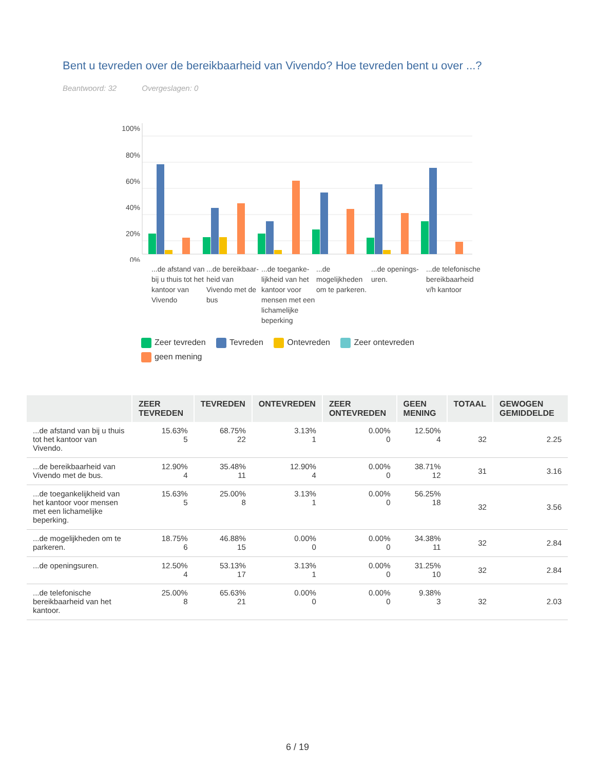Bent u tevreden over de bereikbaarheid van Vivendo? Hoe tevreden bent u over ...?
Beantwoord: 32 Overgeslagen: 0
100%
80%
60%
40%
20%
0%
...de afstand van bij u thuis tot het kantoor van Vivendo
...de bereikbaar-heid van Vivendo met de bus
...de toeganke-lijkheid van het kantoor voor mensen met een lichamelijke beperking
...de mogelijkheden om te parkeren.
...de openings-uren.
...de telefonische bereikbaarheid v/h kantoor
Zeer tevreden Tevreden Ontevreden Zeer ontevreden geen mening
| | ZEER TEVREDEN | TEVREDEN | ONTEVREDEN | ZEER ONTEVREDEN | GEEN MENING | TOTAAL | GEWOGEN GEMIDDELDE |
| --- | --- | --- | --- | --- | --- | --- | --- |
| ...de afstand van bij u thuis tot het kantoor van Vivendo. | 15.63% 5 | 68.75% 22 | 3.13% 1 | 0.00% 0 | 12.50% 4 | 32 | 2.25 |
| ...de bereikbaarheid van Vivendo met de bus. | 12.90% 4 | 35.48% 11 | 12.90% 4 | 0.00% 0 | 38.71% 12 | 31 | 3.16 |
| ...de toegankelijkheid van het kantoor voor mensen met een lichamelijke beperking. | 15.63% 5 | 25.00% 8 | 3.13% 1 | 0.00% 0 | 56.25% 18 | 32 | 3.56 |
| ...de mogelijkheden om te parkeren. | 18.75% 6 | 46.88% 15 | 0.00% 0 | 0.00% 0 | 34.38% 11 | 32 | 2.84 |
| ...de openingsuren. | 12.50% 4 | 53.13% 17 | 3.13% 1 | 0.00% 0 | 31.25% 10 | 32 | 2.84 |
| ...de telefonische bereikbaarheid van het kantoor. | 25.00% 8 | 65.63% 21 | 0.00% 0 | 0.00% 0 | 9.38% 3 | 32 | 2.03 |
6 / 19